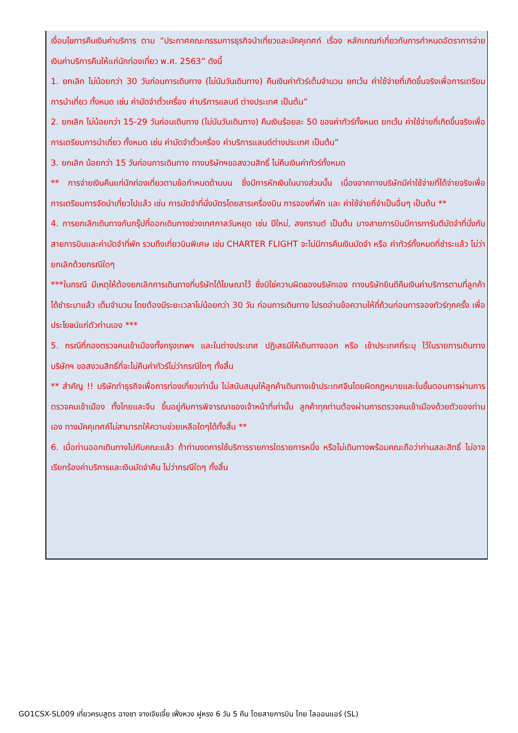เงื่อนไขการคืนเงินค่าบริการ ตาม “ประกาศคณะกรรมการธุรกิจนำเที่ยวและมัคคุเทศก์ เรื่อง หลักเกณฑ์เกี่ยวกับการกำหนดอัตราการจ่ายเงินค่าบริการคืนให้แก่นักท่องเที่ยว พ.ศ. 2563” ดังนี้
1. ยกเลิก ไม่น้อยกว่า 30 วันก่อนการเดินทาง (ไม่นับวันเดินทาง) คืนเงินค่าทัวร์เต็มจำนวน ยกเว้น ค่าใช้จ่ายที่เกิดขึ้นจริงเพื่อการเตรียมการนำเที่ยว ทั้งหมด เช่น ค่ามัดจำตั๋วเครื่อง ค่าบริการแลนด์ ต่างประเทศ เป็นต้น”
2. ยกเลิก ไม่น้อยกว่า 15-29 วันก่อนเดินทาง (ไม่นับวันเดินทาง) คืนเงินร้อยละ 50 ของค่าทัวร์ทั้งหมด ยกเว้น ค่าใช้จ่ายที่เกิดขึ้นจริงเพื่อการเตรียมการนำเที่ยว ทั้งหมด เช่น ค่ามัดจำตั๋วเครื่อง ค่าบริการแลนด์ต่างประเทศ เป็นต้น”
3. ยกเลิก น้อยกว่า 15 วันก่อนการเดินทาง ทางบริษัทฯขอสงวนสิทธิ์ ไม่คืนเงินค่าทัวร์ทั้งหมด
** การจ่ายเงินคืนแก่นักท่องเที่ยวตามข้อกำหนดด้านบน ซึ่งมีการหักเงินในบางส่วนนั้น เนื่องจากทางบริษัทมีค่าใช้จ่ายที่ได้จ่ายจริงเพื่อการเตรียมการจัดนำเที่ยวไปแล้ว เช่น การมัดจำที่นั่งบัตรโดยสารเครื่องบิน การจองที่พัก และ ค่าใช้จ่ายที่จำเป็นอื่นๆ เป็นต้น **
4. การยกเลิกเดินทางกับกรุ๊ปที่ออกเดินทางช่วงเทศกาลวันหยุด เช่น ปีใหม่, สงกรานต์ เป็นต้น บางสายการบินมีการการันตีมัดจำที่นั่งกับสายการบินและค่ามัดจำที่พัก รวมถึงเที่ยวบินพิเศษ เช่น CHARTER FLIGHT จะไม่มีการคืนเงินมัดจำ หรือ ค่าทัวร์ทั้งหมดที่ชำระแล้ว ไม่ว่ายกเลิกด้วยกรณีใดๆ
***ในกรณี มีเหตุให้ต้องยกเลิกการเดินทางที่บริษัทได้โฆษณาไว้ ซึ่งมิใช่ความผิดของบริษัทเอง ทางบริษัทยินดีคืนเงินค่าบริการตามที่ลูกค้าได้ชำระมาแล้ว เต็มจำนวน โดยต้องมีระยะเวลาไม่น้อยกว่า 30 วัน ก่อนการเดินทาง โปรดอ่านข้อความให้ถี่ถ้วนก่อนการจองทัวร์ทุกครั้ง เพื่อประโยชน์แก่ตัวท่านเอง ***
5. กรณีที่กองตรวจคนเข้าเมืองทั้งกรุงเทพฯ และในต่างประเทศ ปฏิเสธมิให้เดินทางออก หรือ เข้าประเทศที่ระบุ ไว้ในรายการเดินทาง บริษัทฯ ขอสงวนสิทธิ์ที่จะไม่คืนค่าทัวร์ไม่ว่ากรณีใดๆ ทั้งสิ้น
** สำคัญ !! บริษัททำธุรกิจเพื่อการท่องเที่ยวเท่านั้น ไม่สนับสนุนให้ลูกค้าเดินทางเข้าประเทศจีนโดยผิดกฎหมายและในขั้นตอนการผ่านการตรวจคนเข้าเมือง ทั้งไทยและจีน ขึ้นอยู่กับการพิจารณาของเจ้าหน้าที่เท่านั้น ลูกค้าทุกท่านต้องผ่านการตรวจคนเข้าเมืองด้วยตัวของท่านเอง ทางมัคคุเทศก์ไม่สามารถให้ความช่วยเหลือใดๆได้ทั้งสิ้น **
6. เมื่อท่านออกเดินทางไปกับคณะแล้ว ถ้าท่านงดการใช้บริการรายการใดรายการหนึ่ง หรือไม่เดินทางพร้อมคณะถือว่าท่านสละสิทธิ์ ไม่อาจเรียกร้องค่าบริการและเงินมัดจำคืน ไม่ว่ากรณีใดๆ ทั้งสิ้น
GO1CSX-SL009 เที่ยวครบสูตร ฉางซา จางเจียเจี้ย เฟิ่งหวง ฝูหรง 6 วัน 5 คืน โดยสายการบิน ไทย ไลออนแอร์ (SL)